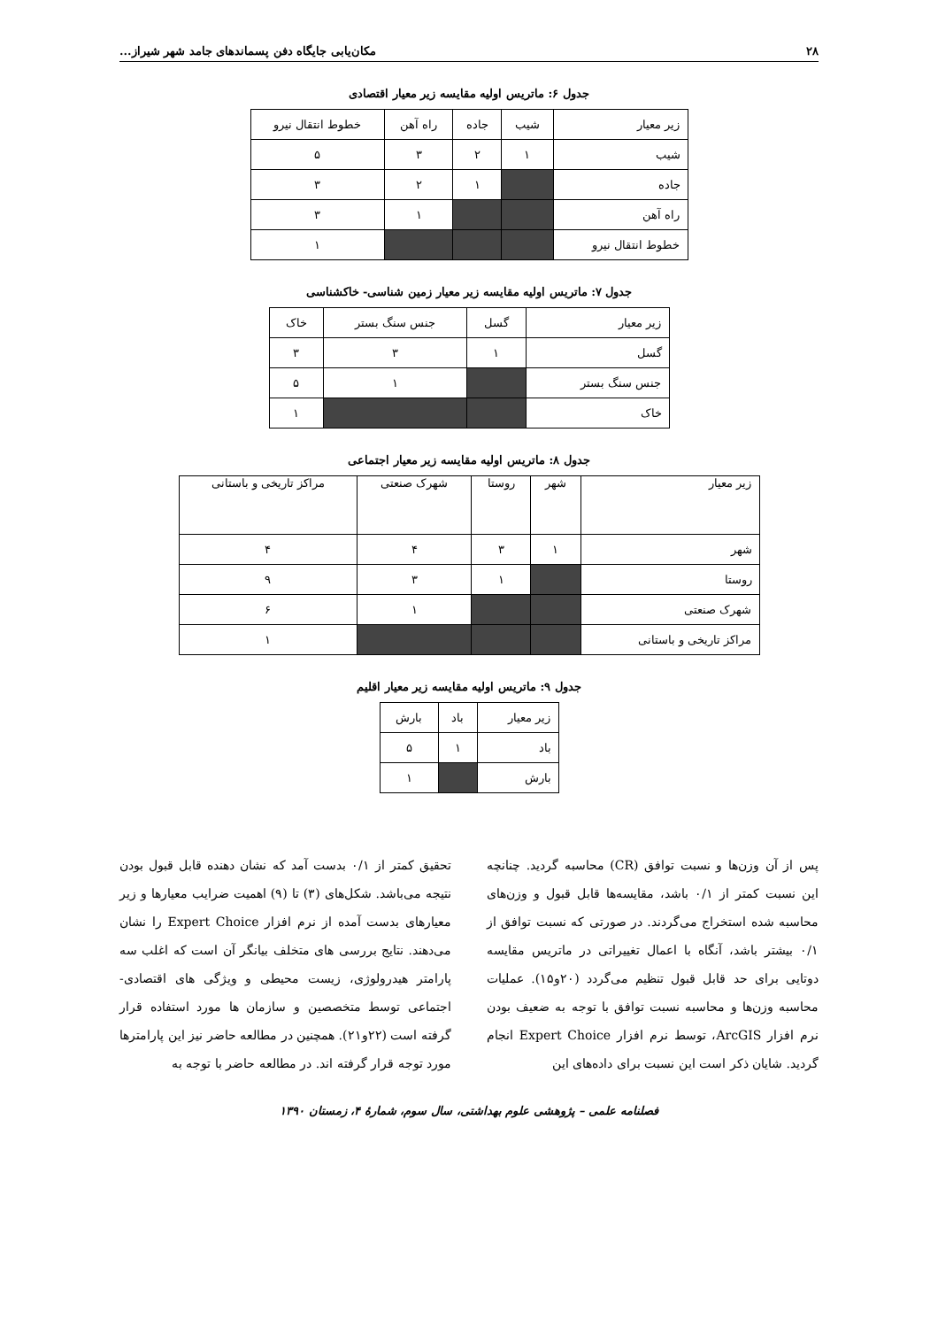۲۸ مکان‌یابی جایگاه دفن پسماندهای جامد شهر شیراز...
جدول ۶: ماتریس اولیه مقایسه زیر معیار اقتصادی
| زیر معیار | شیب | جاده | راه آهن | خطوط انتقال نیرو |
| --- | --- | --- | --- | --- |
| شیب | ۱ | ۲ | ۳ | ۵ |
| جاده | | ۱ | ۲ | ۳ |
| راه آهن | | | ۱ | ۳ |
| خطوط انتقال نیرو | | | | ۱ |
جدول ۷: ماتریس اولیه مقایسه زیر معیار زمین شناسی- خاکشناسی
| زیر معیار | گسل | جنس سنگ بستر | خاک |
| --- | --- | --- | --- |
| گسل | ۱ | ۳ | ۳ |
| جنس سنگ بستر | | ۱ | ۵ |
| خاک | | | ۱ |
جدول ۸: ماتریس اولیه مقایسه زیر معیار اجتماعی
| زیر معیار | شهر | روستا | شهرک صنعتی | مراکز تاریخی و باستانی |
| --- | --- | --- | --- | --- |
| شهر | ۱ | ۳ | ۴ | ۴ |
| روستا | | ۱ | ۳ | ۹ |
| شهرک صنعتی | | | ۱ | ۶ |
| مراکز تاریخی و باستانی | | | | ۱ |
جدول ۹: ماتریس اولیه مقایسه زیر معیار اقلیم
| زیر معیار | باد | بارش |
| --- | --- | --- |
| باد | ۱ | ۵ |
| بارش | | ۱ |
پس از آن وزن‌ها و نسبت توافق (CR) محاسبه گردید. چنانچه این نسبت کمتر از ۰/۱ باشد، مقایسه‌ها قابل قبول و وزن‌های محاسبه شده استخراج می‌گردند. در صورتی که نسبت توافق از ۰/۱ بیشتر باشد، آنگاه با اعمال تغییراتی در ماتریس مقایسه دوتایی برای حد قابل قبول تنظیم می‌گردد (۲۰و۱۵). عملیات محاسبه وزن‌ها و محاسبه نسبت توافق با توجه به ضعیف بودن نرم افزار ArcGIS، توسط نرم افزار Expert Choice انجام گردید. شایان ذکر است این نسبت برای داده‌های این
تحقیق کمتر از ۰/۱ بدست آمد که نشان دهنده قابل قبول بودن نتیجه می‌باشد. شکل‌های (۳) تا (۹) اهمیت ضرایب معیارها و زیر معیارهای بدست آمده از نرم افزار Expert Choice را نشان می‌دهند. نتایج بررسی های متخلف بیانگر آن است که اغلب سه پارامتر هیدرولوژی، زیست محیطی و ویژگی های اقتصادی- اجتماعی توسط متخصصین و سازمان ها مورد استفاده قرار گرفته است (۲۲و۲۱). همچنین در مطالعه حاضر نیز این پارامترها مورد توجه قرار گرفته اند. در مطالعه حاضر با توجه به
فصلنامه علمی – پژوهشی علوم بهداشتی، سال سوم، شمارهٔ ۴، زمستان ۱۳۹۰